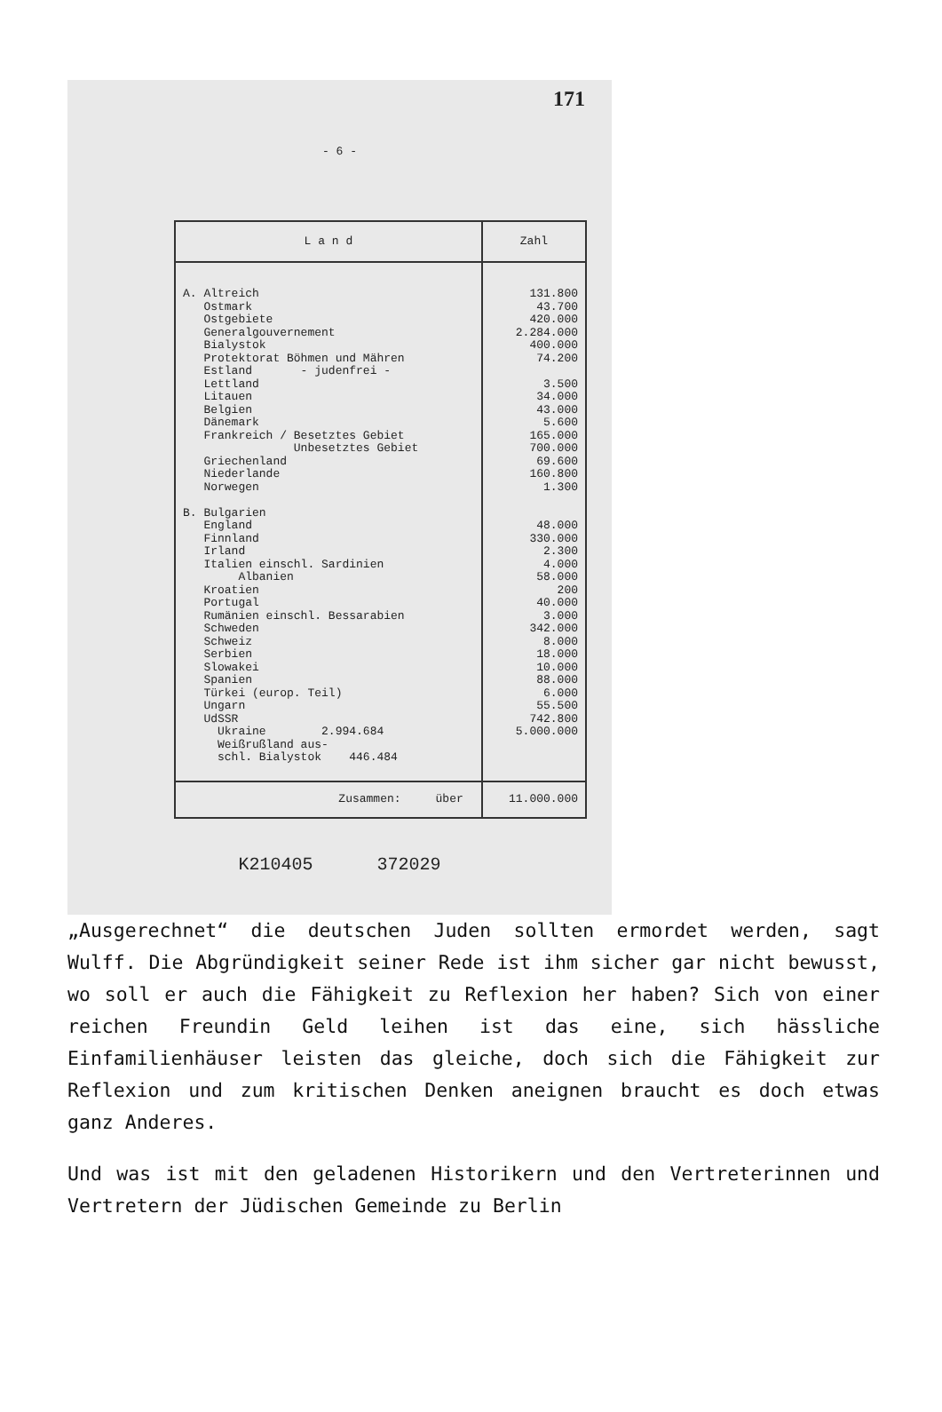171
- 6 -
| L a n d | Zahl |
| --- | --- |
| A. Altreich Ostmark Ostgebiete Generalgouvernement Bialystok Protektorat Böhmen und Mähren Estland - judenfrei - Lettland Litauen Belgien Dänemark Frankreich / Besetztes Gebiet Unbesetztes Gebiet Griechenland Niederlande Norwegen B. Bulgarien England Finnland Irland Italien einschl. Sardinien Albanien Kroatien Portugal Rumänien einschl. Bessarabien Schweden Schweiz Serbien Slowakei Spanien Türkei (europ. Teil) Ungarn UdSSR Ukraine 2.994.684 Weißrußland aus- schl. Bialystok 446.484 | 131.800 43.700 420.000 2.284.000 400.000 74.200 3.500 34.000 43.000 5.600 165.000 700.000 69.600 160.800 1.300 48.000 330.000 2.300 4.000 58.000 200 40.000 3.000 342.000 8.000 18.000 10.000 88.000 6.000 55.500 742.800 5.000.000 |
| Zusammen: über | 11.000.000 |
K210405 372029
„Ausgerechnet“ die deutschen Juden sollten ermordet werden, sagt Wulff. Die Abgründigkeit seiner Rede ist ihm sicher gar nicht bewusst, wo soll er auch die Fähigkeit zu Reflexion her haben? Sich von einer reichen Freundin Geld leihen ist das eine, sich hässliche Einfamilienhäuser leisten das gleiche, doch sich die Fähigkeit zur Reflexion und zum kritischen Denken aneignen braucht es doch etwas ganz Anderes.
Und was ist mit den geladenen Historikern und den Vertreterinnen und Vertretern der Jüdischen Gemeinde zu Berlin